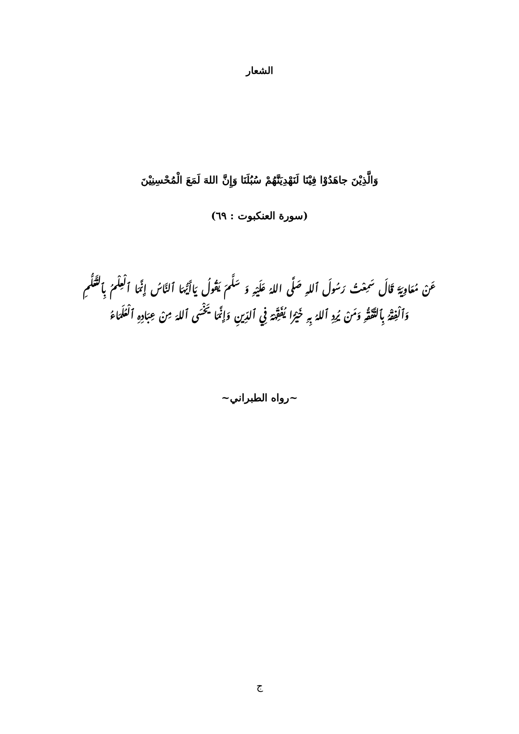الشعار
وَالَّذِيْنَ جاهَدُوْا فِيْنَا لَنَهْدِيَنَّهُمْ سُبُلَنَا وَإِنَّ اللهَ لَمَعَ الْمُحْسِنِيْنَ
(سورة العنكبوت : ٦٩)
عَنْ مُعَاوِيَةَ قَالَ سَمِعْتُ رَسُولَ ٱللهِ صَلَّى اللهُ عَلَيْهِ وَ سَلَّمَ يَقُولُ يَاأَيُّهَا ٱلنَّاسُ إِنَّمَا ٱلْعِلْمُ بِٱلتَّعَلُّمِ وَٱلْفِقْهُ بِٱلتَّفَقُّهِ وَمَنْ يُرِدِ ٱللهُ بِهِ خَيْرًا يُفَقِّهْهُ فِي ٱلدِّينِ وَإِنَّمَا يَخْسَى ٱللهَ مِنْ عِبَادِهِ ٱلْعُلَمَاءُ
~رواه الطبراني~
ج